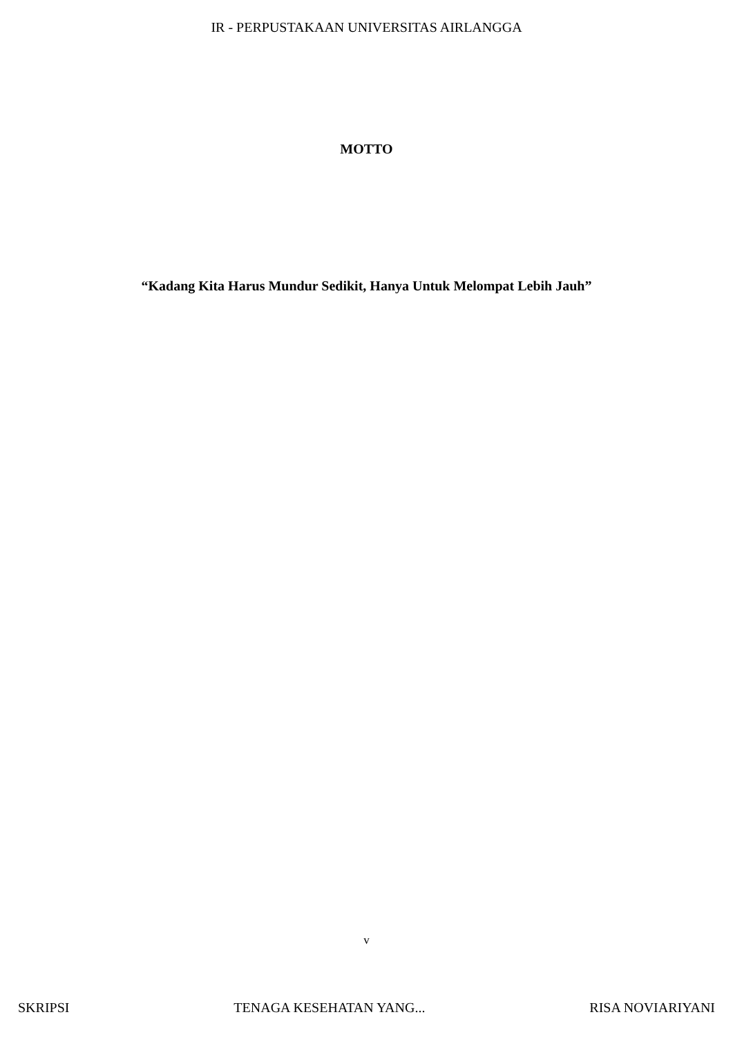IR - PERPUSTAKAAN UNIVERSITAS AIRLANGGA
MOTTO
“Kadang Kita Harus Mundur Sedikit, Hanya Untuk Melompat Lebih Jauh”
v
SKRIPSI TENAGA KESEHATAN YANG... RISA NOVIARIYANI